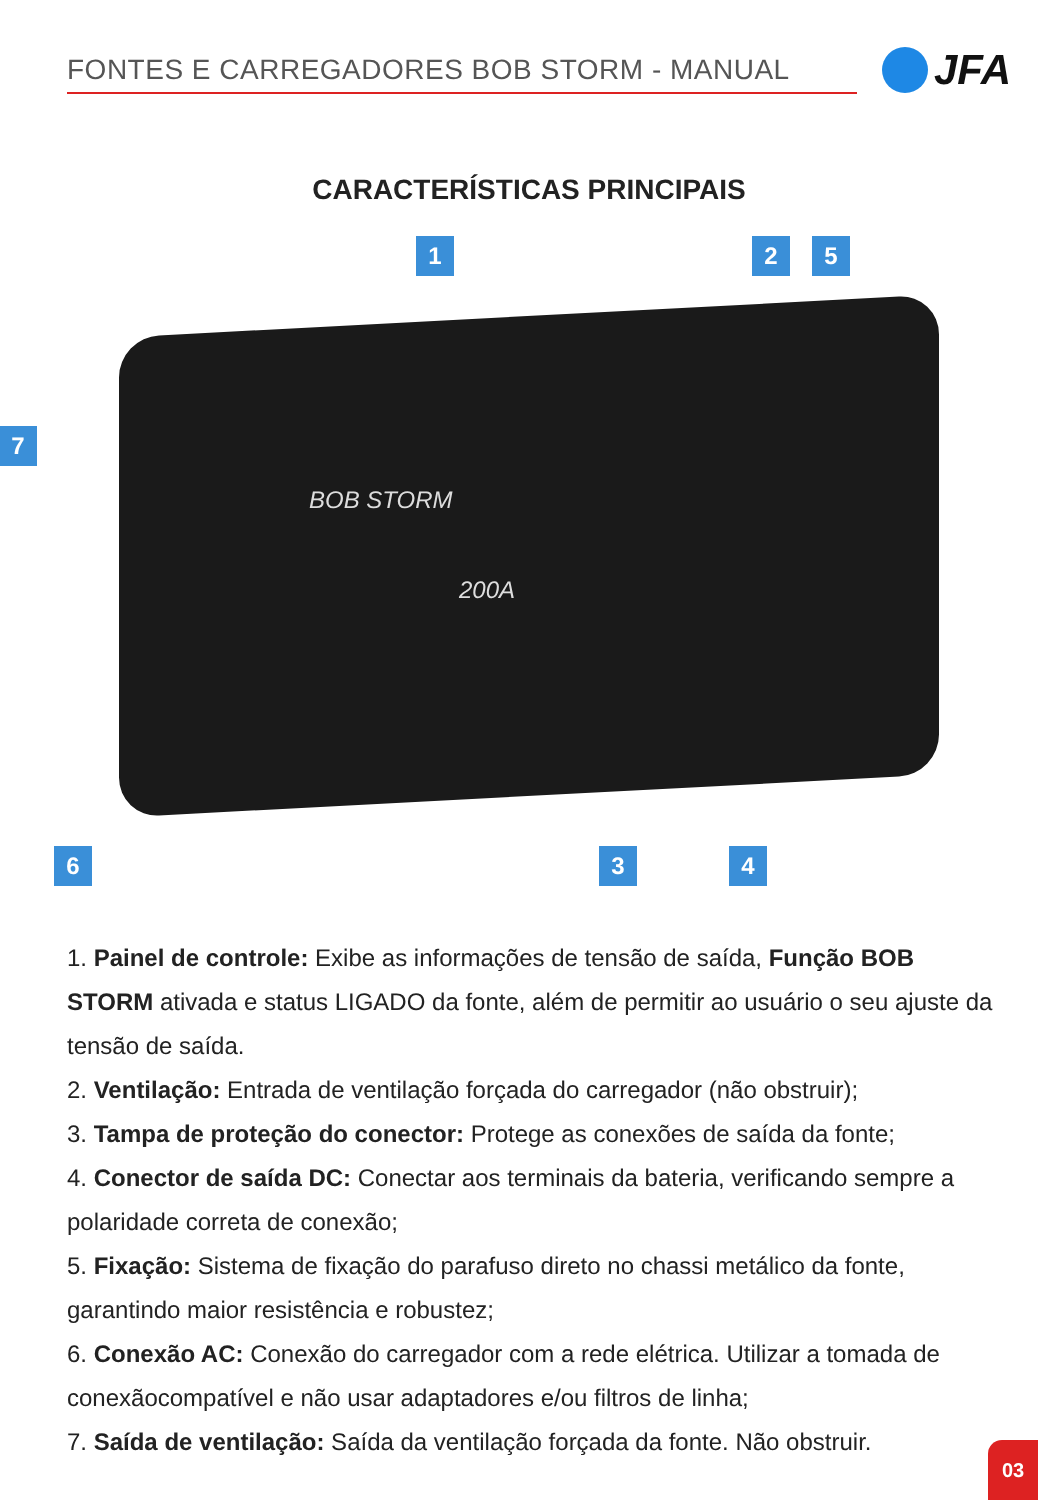FONTES E CARREGADORES BOB STORM - MANUAL
JFA
CARACTERÍSTICAS PRINCIPAIS
1 2 5
7
6 3 4
BOB STORM
200A
1. Painel de controle: Exibe as informações de tensão de saída, Função BOB STORM ativada e status LIGADO da fonte, além de permitir ao usuário o seu ajuste da tensão de saída.
2. Ventilação: Entrada de ventilação forçada do carregador (não obstruir);
3. Tampa de proteção do conector: Protege as conexões de saída da fonte;
4. Conector de saída DC: Conectar aos terminais da bateria, verificando sempre a polaridade correta de conexão;
5. Fixação: Sistema de fixação do parafuso direto no chassi metálico da fonte, garantindo maior resistência e robustez;
6. Conexão AC: Conexão do carregador com a rede elétrica. Utilizar a tomada de conexãocompatível e não usar adaptadores e/ou filtros de linha;
7. Saída de ventilação: Saída da ventilação forçada da fonte. Não obstruir.
03